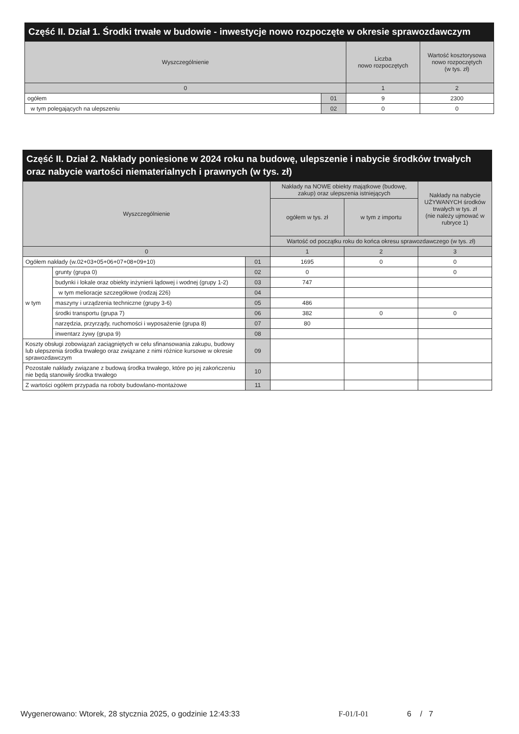Część II. Dział 1. Środki trwałe w budowie - inwestycje nowo rozpoczęte w okresie sprawozdawczym
| Wyszczególnienie | | Liczba nowo rozpoczętych | Wartość kosztorysowa nowo rozpoczętych (w tys. zł) |
| --- | --- | --- | --- |
| 0 | | 1 | 2 |
| ogółem | 01 | 9 | 2300 |
| w tym polegających na ulepszeniu | 02 | 0 | 0 |
Część II. Dział 2. Nakłady poniesione w 2024 roku na budowę, ulepszenie i nabycie środków trwałych oraz nabycie wartości niematerialnych i prawnych (w tys. zł)
| Wyszczególnienie | | | Nakłady na NOWE obiekty majątkowe (budowę, zakup) oraz ulepszenia istniejących | | Nakłady na nabycie UŻYWANYCH środków trwałych w tys. zł (nie należy ujmować w rubryce 1) |
| --- | --- | --- | --- | --- | --- |
| | | | ogółem w tys. zł | w tym z importu | |
| | | | Wartość od początku roku do końca okresu sprawozdawczego (w tys. zł) | | |
| 0 | | | 1 | 2 | 3 |
| Ogółem nakłady (w.02+03+05+06+07+08+09+10) | | 01 | 1695 | 0 | 0 |
| w tym | grunty (grupa 0) | 02 | 0 | | 0 |
| | budynki i lokale oraz obiekty inżynierii lądowej i wodnej (grupy 1-2) | 03 | 747 | | |
| | w tym melioracje szczegółowe (rodzaj 226) | 04 | | | |
| | maszyny i urządzenia techniczne (grupy 3-6) | 05 | 486 | | |
| | środki transportu (grupa 7) | 06 | 382 | 0 | 0 |
| | narzędzia, przyrządy, ruchomości i wyposażenie (grupa 8) | 07 | 80 | | |
| | inwentarz żywy (grupa 9) | 08 | | | |
| Koszty obsługi zobowiązań zaciągniętych w celu sfinansowania zakupu, budowy lub ulepszenia środka trwałego oraz związane z nimi różnice kursowe w okresie sprawozdawczym | | 09 | | | |
| Pozostałe nakłady związane z budową środka trwałego, które po jej zakończeniu nie będą stanowiły środka trwałego | | 10 | | | |
| Z wartości ogółem przypada na roboty budowlano-montażowe | | 11 | | | |
Wygenerowano: Wtorek, 28 stycznia 2025, o godzinie 12:43:33 F-01/I-01 6 / 7